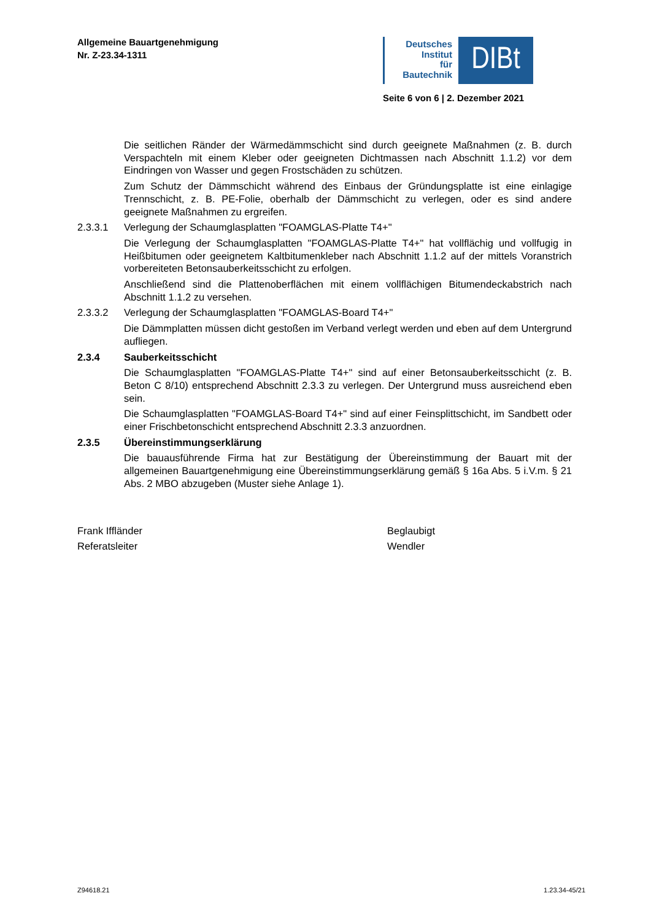Allgemeine Bauartgenehmigung
Nr. Z-23.34-1311
Deutsches
Institut
für
Bautechnik
DIBt
Seite 6 von 6 | 2. Dezember 2021
Die seitlichen Ränder der Wärmedämmschicht sind durch geeignete Maßnahmen (z. B. durch Verspachteln mit einem Kleber oder geeigneten Dichtmassen nach Abschnitt 1.1.2) vor dem Eindringen von Wasser und gegen Frostschäden zu schützen.
Zum Schutz der Dämmschicht während des Einbaus der Gründungsplatte ist eine einlagige Trennschicht, z. B. PE-Folie, oberhalb der Dämmschicht zu verlegen, oder es sind andere geeignete Maßnahmen zu ergreifen.
2.3.3.1 Verlegung der Schaumglasplatten "FOAMGLAS-Platte T4+"
Die Verlegung der Schaumglasplatten "FOAMGLAS-Platte T4+" hat vollflächig und vollfugig in Heißbitumen oder geeignetem Kaltbitumenkleber nach Abschnitt 1.1.2 auf der mittels Voranstrich vorbereiteten Betonsauberkeitsschicht zu erfolgen.
Anschließend sind die Plattenoberflächen mit einem vollflächigen Bitumendeckabstrich nach Abschnitt 1.1.2 zu versehen.
2.3.3.2 Verlegung der Schaumglasplatten "FOAMGLAS-Board T4+"
Die Dämmplatten müssen dicht gestoßen im Verband verlegt werden und eben auf dem Untergrund aufliegen.
2.3.4 Sauberkeitsschicht
Die Schaumglasplatten "FOAMGLAS-Platte T4+" sind auf einer Betonsauberkeitsschicht (z. B. Beton C 8/10) entsprechend Abschnitt 2.3.3 zu verlegen. Der Untergrund muss ausreichend eben sein.
Die Schaumglasplatten "FOAMGLAS-Board T4+" sind auf einer Feinsplittschicht, im Sandbett oder einer Frischbetonschicht entsprechend Abschnitt 2.3.3 anzuordnen.
2.3.5 Übereinstimmungserklärung
Die bauausführende Firma hat zur Bestätigung der Übereinstimmung der Bauart mit der allgemeinen Bauartgenehmigung eine Übereinstimmungserklärung gemäß § 16a Abs. 5 i.V.m. § 21 Abs. 2 MBO abzugeben (Muster siehe Anlage 1).
Frank Iffländer
Referatsleiter
Beglaubigt
Wendler
Z94618.21 1.23.34-45/21